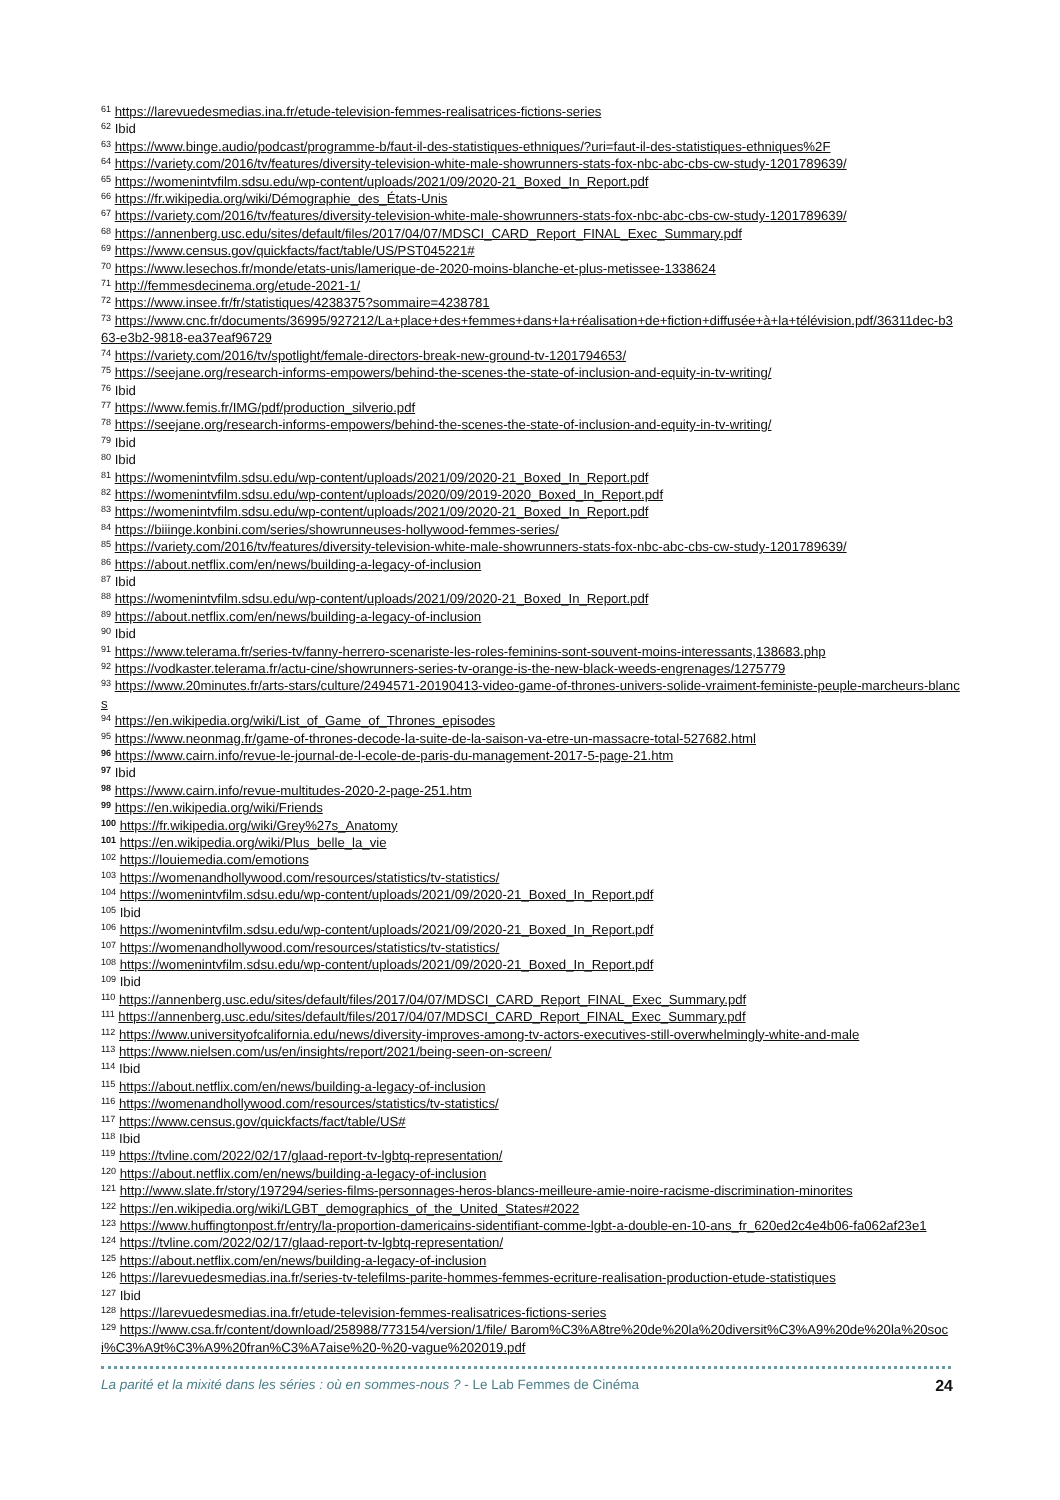<sup>61</sup> https://larevuedesmedias.ina.fr/etude-television-femmes-realisatrices-fictions-series
<sup>62</sup> Ibid
<sup>63</sup> https://www.binge.audio/podcast/programme-b/faut-il-des-statistiques-ethniques/?uri=faut-il-des-statistiques-ethniques%2F
<sup>64</sup> https://variety.com/2016/tv/features/diversity-television-white-male-showrunners-stats-fox-nbc-abc-cbs-cw-study-1201789639/
<sup>65</sup> https://womenintvfilm.sdsu.edu/wp-content/uploads/2021/09/2020-21_Boxed_In_Report.pdf
<sup>66</sup> https://fr.wikipedia.org/wiki/Démographie_des_États-Unis
<sup>67</sup> https://variety.com/2016/tv/features/diversity-television-white-male-showrunners-stats-fox-nbc-abc-cbs-cw-study-1201789639/
<sup>68</sup> https://annenberg.usc.edu/sites/default/files/2017/04/07/MDSCI_CARD_Report_FINAL_Exec_Summary.pdf
<sup>69</sup> https://www.census.gov/quickfacts/fact/table/US/PST045221#
<sup>70</sup> https://www.lesechos.fr/monde/etats-unis/lamerique-de-2020-moins-blanche-et-plus-metissee-1338624
<sup>71</sup> http://femmesdecinema.org/etude-2021-1/
<sup>72</sup> https://www.insee.fr/fr/statistiques/4238375?sommaire=4238781
<sup>73</sup> https://www.cnc.fr/documents/36995/927212/La+place+des+femmes+dans+la+réalisation+de+fiction+diffusée+à+la+télévision.pdf/36311dec-b363-e3b2-9818-ea37eaf96729
<sup>74</sup> https://variety.com/2016/tv/spotlight/female-directors-break-new-ground-tv-1201794653/
<sup>75</sup> https://seejane.org/research-informs-empowers/behind-the-scenes-the-state-of-inclusion-and-equity-in-tv-writing/
<sup>76</sup> Ibid
<sup>77</sup> https://www.femis.fr/IMG/pdf/production_silverio.pdf
<sup>78</sup> https://seejane.org/research-informs-empowers/behind-the-scenes-the-state-of-inclusion-and-equity-in-tv-writing/
<sup>79</sup> Ibid
<sup>80</sup> Ibid
<sup>81</sup> https://womenintvfilm.sdsu.edu/wp-content/uploads/2021/09/2020-21_Boxed_In_Report.pdf
<sup>82</sup> https://womenintvfilm.sdsu.edu/wp-content/uploads/2020/09/2019-2020_Boxed_In_Report.pdf
<sup>83</sup> https://womenintvfilm.sdsu.edu/wp-content/uploads/2021/09/2020-21_Boxed_In_Report.pdf
<sup>84</sup> https://biiinge.konbini.com/series/showrunneuses-hollywood-femmes-series/
<sup>85</sup> https://variety.com/2016/tv/features/diversity-television-white-male-showrunners-stats-fox-nbc-abc-cbs-cw-study-1201789639/
<sup>86</sup> https://about.netflix.com/en/news/building-a-legacy-of-inclusion
<sup>87</sup> Ibid
<sup>88</sup> https://womenintvfilm.sdsu.edu/wp-content/uploads/2021/09/2020-21_Boxed_In_Report.pdf
<sup>89</sup> https://about.netflix.com/en/news/building-a-legacy-of-inclusion
<sup>90</sup> Ibid
<sup>91</sup> https://www.telerama.fr/series-tv/fanny-herrero-scenariste-les-roles-feminins-sont-souvent-moins-interessants,138683.php
<sup>92</sup> https://vodkaster.telerama.fr/actu-cine/showrunners-series-tv-orange-is-the-new-black-weeds-engrenages/1275779
<sup>93</sup> https://www.20minutes.fr/arts-stars/culture/2494571-20190413-video-game-of-thrones-univers-solide-vraiment-feministe-peuple-marcheurs-blancs
<sup>94</sup> https://en.wikipedia.org/wiki/List_of_Game_of_Thrones_episodes
<sup>95</sup> https://www.neonmag.fr/game-of-thrones-decode-la-suite-de-la-saison-va-etre-un-massacre-total-527682.html
<sup>96</sup> https://www.cairn.info/revue-le-journal-de-l-ecole-de-paris-du-management-2017-5-page-21.htm
<sup>97</sup> Ibid
<sup>98</sup> https://www.cairn.info/revue-multitudes-2020-2-page-251.htm
<sup>99</sup> https://en.wikipedia.org/wiki/Friends
<sup>100</sup> https://fr.wikipedia.org/wiki/Grey%27s_Anatomy
<sup>101</sup> https://en.wikipedia.org/wiki/Plus_belle_la_vie
<sup>102</sup> https://louiemedia.com/emotions
<sup>103</sup> https://womenandhollywood.com/resources/statistics/tv-statistics/
<sup>104</sup> https://womenintvfilm.sdsu.edu/wp-content/uploads/2021/09/2020-21_Boxed_In_Report.pdf
<sup>105</sup> Ibid
<sup>106</sup> https://womenintvfilm.sdsu.edu/wp-content/uploads/2021/09/2020-21_Boxed_In_Report.pdf
<sup>107</sup> https://womenandhollywood.com/resources/statistics/tv-statistics/
<sup>108</sup> https://womenintvfilm.sdsu.edu/wp-content/uploads/2021/09/2020-21_Boxed_In_Report.pdf
<sup>109</sup> Ibid
<sup>110</sup> https://annenberg.usc.edu/sites/default/files/2017/04/07/MDSCI_CARD_Report_FINAL_Exec_Summary.pdf
<sup>111</sup> https://annenberg.usc.edu/sites/default/files/2017/04/07/MDSCI_CARD_Report_FINAL_Exec_Summary.pdf
<sup>112</sup> https://www.universityofcalifornia.edu/news/diversity-improves-among-tv-actors-executives-still-overwhelmingly-white-and-male
<sup>113</sup> https://www.nielsen.com/us/en/insights/report/2021/being-seen-on-screen/
<sup>114</sup> Ibid
<sup>115</sup> https://about.netflix.com/en/news/building-a-legacy-of-inclusion
<sup>116</sup> https://womenandhollywood.com/resources/statistics/tv-statistics/
<sup>117</sup> https://www.census.gov/quickfacts/fact/table/US#
<sup>118</sup> Ibid
<sup>119</sup> https://tvline.com/2022/02/17/glaad-report-tv-lgbtq-representation/
<sup>120</sup> https://about.netflix.com/en/news/building-a-legacy-of-inclusion
<sup>121</sup> http://www.slate.fr/story/197294/series-films-personnages-heros-blancs-meilleure-amie-noire-racisme-discrimination-minorites
<sup>122</sup> https://en.wikipedia.org/wiki/LGBT_demographics_of_the_United_States#2022
<sup>123</sup> https://www.huffingtonpost.fr/entry/la-proportion-damericains-sidentifiant-comme-lgbt-a-double-en-10-ans_fr_620ed2c4e4b06-fa062af23e1
<sup>124</sup> https://tvline.com/2022/02/17/glaad-report-tv-lgbtq-representation/
<sup>125</sup> https://about.netflix.com/en/news/building-a-legacy-of-inclusion
<sup>126</sup> https://larevuedesmedias.ina.fr/series-tv-telefilms-parite-hommes-femmes-ecriture-realisation-production-etude-statistiques
<sup>127</sup> Ibid
<sup>128</sup> https://larevuedesmedias.ina.fr/etude-television-femmes-realisatrices-fictions-series
<sup>129</sup> https://www.csa.fr/content/download/258988/773154/version/1/file/ Barom%C3%A8tre%20de%20la%20diversit%C3%A9%20de%20la%20soci%C3%A9t%C3%A9%20fran%C3%A7aise%20-%20-vague%202019.pdf
La parité et la mixité dans les séries : où en sommes-nous ? - Le Lab Femmes de Cinéma 24